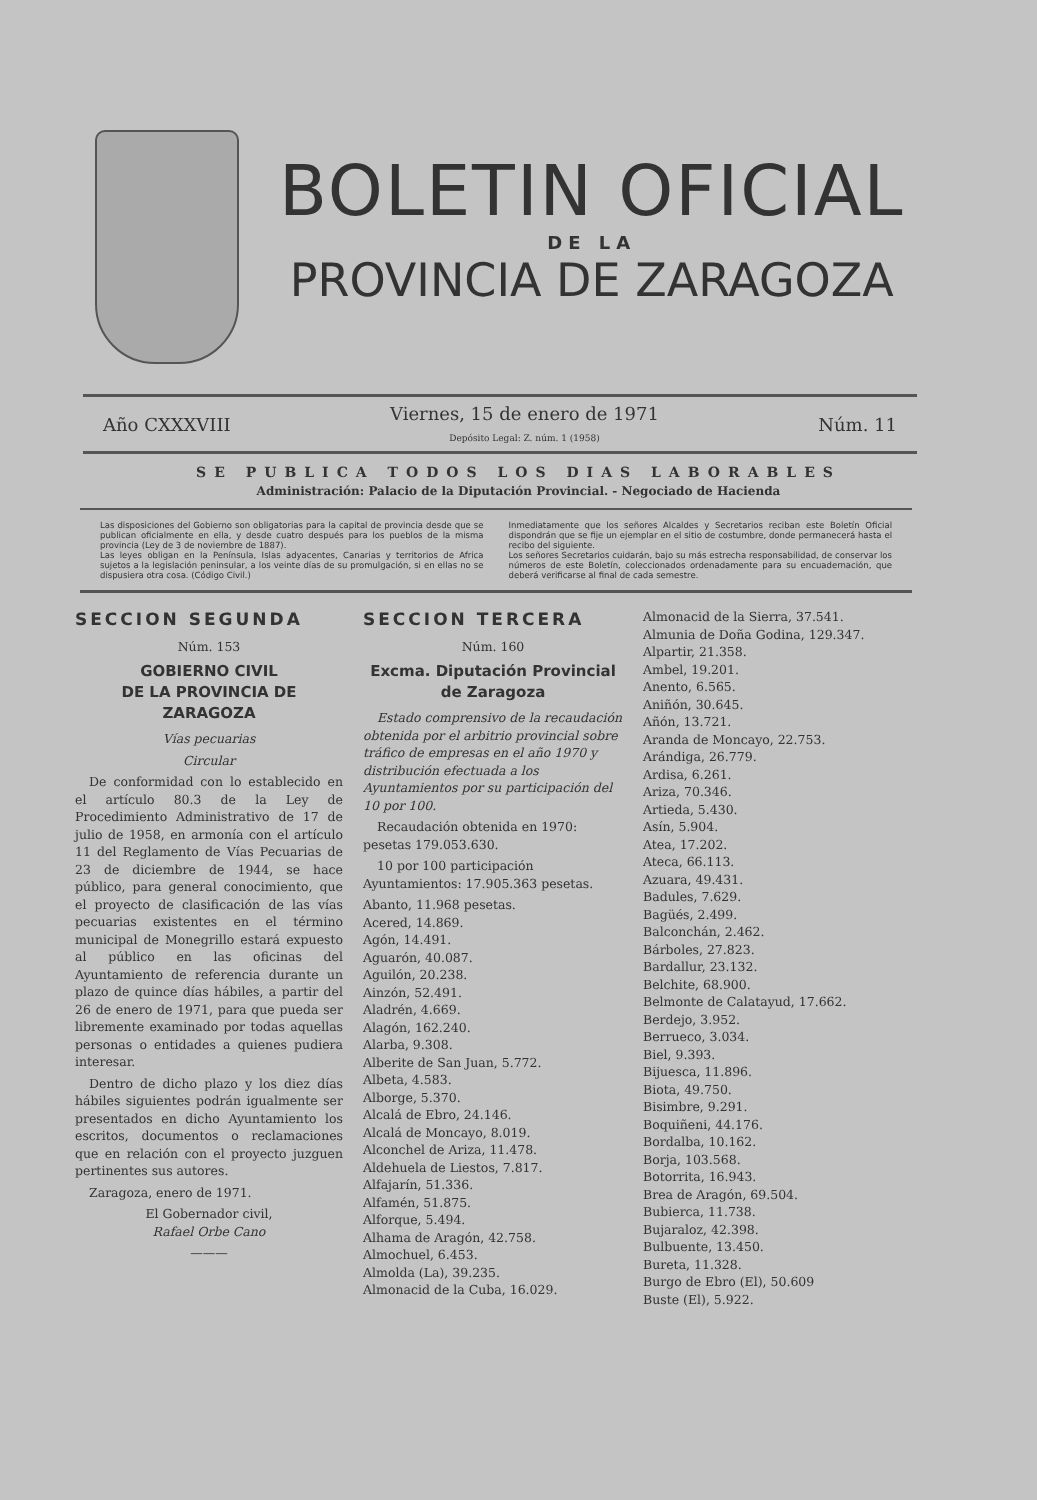BOLETIN OFICIAL
DE LA
PROVINCIA DE ZARAGOZA
Año CXXXVIII Viernes, 15 de enero de 1971
Depósito Legal: Z. núm. 1 (1958) Núm. 11
SE PUBLICA TODOS LOS DIAS LABORABLES
Administración: Palacio de la Diputación Provincial. - Negociado de Hacienda
Las disposiciones del Gobierno son obligatorias para la capital de provincia desde que se publican oficialmente en ella, y desde cuatro después para los pueblos de la misma provincia (Ley de 3 de noviembre de 1887).
Las leyes obligan en la Península, Islas adyacentes, Canarias y territorios de Africa sujetos a la legislación peninsular, a los veinte días de su promulgación, si en ellas no se dispusiera otra cosa. (Código Civil.)
Inmediatamente que los señores Alcaldes y Secretarios reciban este Boletín Oficial dispondrán que se fije un ejemplar en el sitio de costumbre, donde permanecerá hasta el recibo del siguiente.
Los señores Secretarios cuidarán, bajo su más estrecha responsabilidad, de conservar los números de este Boletín, coleccionados ordenadamente para su encuadernación, que deberá verificarse al final de cada semestre.
SECCION SEGUNDA
Núm. 153
GOBIERNO CIVIL
DE LA PROVINCIA DE ZARAGOZA
Vías pecuarias
Circular
De conformidad con lo establecido en el artículo 80.3 de la Ley de Procedimiento Administrativo de 17 de julio de 1958, en armonía con el artículo 11 del Reglamento de Vías Pecuarias de 23 de diciembre de 1944, se hace público, para general conocimiento, que el proyecto de clasificación de las vías pecuarias existentes en el término municipal de Monegrillo estará expuesto al público en las oficinas del Ayuntamiento de referencia durante un plazo de quince días hábiles, a partir del 26 de enero de 1971, para que pueda ser libremente examinado por todas aquellas personas o entidades a quienes pudiera interesar.
Dentro de dicho plazo y los diez días hábiles siguientes podrán igualmente ser presentados en dicho Ayuntamiento los escritos, documentos o reclamaciones que en relación con el proyecto juzguen pertinentes sus autores.
Zaragoza, enero de 1971.
El Gobernador civil,
Rafael Orbe Cano
———
SECCION TERCERA
Núm. 160
Excma. Diputación Provincial
de Zaragoza
Estado comprensivo de la recaudación obtenida por el arbitrio provincial sobre tráfico de empresas en el año 1970 y distribución efectuada a los Ayuntamientos por su participación del 10 por 100.
Recaudación obtenida en 1970: pesetas 179.053.630.
10 por 100 participación Ayuntamientos: 17.905.363 pesetas.
Abanto, 11.968 pesetas.
Acered, 14.869.
Agón, 14.491.
Aguarón, 40.087.
Aguilón, 20.238.
Ainzón, 52.491.
Aladrén, 4.669.
Alagón, 162.240.
Alarba, 9.308.
Alberite de San Juan, 5.772.
Albeta, 4.583.
Alborge, 5.370.
Alcalá de Ebro, 24.146.
Alcalá de Moncayo, 8.019.
Alconchel de Ariza, 11.478.
Aldehuela de Liestos, 7.817.
Alfajarín, 51.336.
Alfamén, 51.875.
Alforque, 5.494.
Alhama de Aragón, 42.758.
Almochuel, 6.453.
Almolda (La), 39.235.
Almonacid de la Cuba, 16.029.
Almonacid de la Sierra, 37.541.
Almunia de Doña Godina, 129.347.
Alpartir, 21.358.
Ambel, 19.201.
Anento, 6.565.
Aniñón, 30.645.
Añón, 13.721.
Aranda de Moncayo, 22.753.
Arándiga, 26.779.
Ardisa, 6.261.
Ariza, 70.346.
Artieda, 5.430.
Asín, 5.904.
Atea, 17.202.
Ateca, 66.113.
Azuara, 49.431.
Badules, 7.629.
Bagüés, 2.499.
Balconchán, 2.462.
Bárboles, 27.823.
Bardallur, 23.132.
Belchite, 68.900.
Belmonte de Calatayud, 17.662.
Berdejo, 3.952.
Berrueco, 3.034.
Biel, 9.393.
Bijuesca, 11.896.
Biota, 49.750.
Bisimbre, 9.291.
Boquiñeni, 44.176.
Bordalba, 10.162.
Borja, 103.568.
Botorrita, 16.943.
Brea de Aragón, 69.504.
Bubierca, 11.738.
Bujaraloz, 42.398.
Bulbuente, 13.450.
Bureta, 11.328.
Burgo de Ebro (El), 50.609
Buste (El), 5.922.